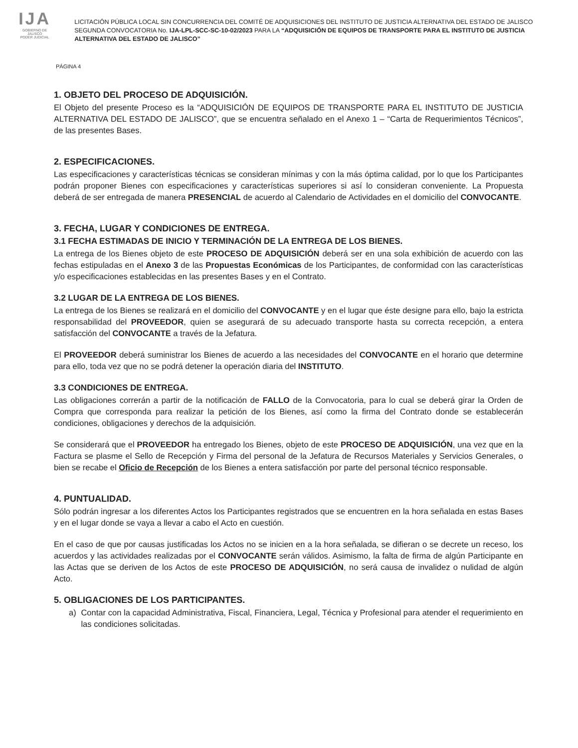IJA
GOBIERNO DE JALISCO
PODER JUDICIAL
LICITACIÓN PÚBLICA LOCAL SIN CONCURRENCIA DEL COMITÉ DE ADQUISICIONES DEL INSTITUTO DE JUSTICIA ALTERNATIVA DEL ESTADO DE JALISCO SEGUNDA CONVOCATORIA No. IJA-LPL-SCC-SC-10-02/2023 PARA LA “ADQUISICIÓN DE EQUIPOS DE TRANSPORTE PARA EL INSTITUTO DE JUSTICIA ALTERNATIVA DEL ESTADO DE JALISCO”
PÁGINA 4
1. OBJETO DEL PROCESO DE ADQUISICIÓN.
El Objeto del presente Proceso es la “ADQUISICIÓN DE EQUIPOS DE TRANSPORTE PARA EL INSTITUTO DE JUSTICIA ALTERNATIVA DEL ESTADO DE JALISCO”, que se encuentra señalado en el Anexo 1 – “Carta de Requerimientos Técnicos”, de las presentes Bases.
2. ESPECIFICACIONES.
Las especificaciones y características técnicas se consideran mínimas y con la más óptima calidad, por lo que los Participantes podrán proponer Bienes con especificaciones y características superiores si así lo consideran conveniente. La Propuesta deberá de ser entregada de manera PRESENCIAL de acuerdo al Calendario de Actividades en el domicilio del CONVOCANTE.
3. FECHA, LUGAR Y CONDICIONES DE ENTREGA.
3.1 FECHA ESTIMADAS DE INICIO Y TERMINACIÓN DE LA ENTREGA DE LOS BIENES.
La entrega de los Bienes objeto de este PROCESO DE ADQUISICIÓN deberá ser en una sola exhibición de acuerdo con las fechas estipuladas en el Anexo 3 de las Propuestas Económicas de los Participantes, de conformidad con las características y/o especificaciones establecidas en las presentes Bases y en el Contrato.
3.2 LUGAR DE LA ENTREGA DE LOS BIENES.
La entrega de los Bienes se realizará en el domicilio del CONVOCANTE y en el lugar que éste designe para ello, bajo la estricta responsabilidad del PROVEEDOR, quien se asegurará de su adecuado transporte hasta su correcta recepción, a entera satisfacción del CONVOCANTE a través de la Jefatura.
El PROVEEDOR deberá suministrar los Bienes de acuerdo a las necesidades del CONVOCANTE en el horario que determine para ello, toda vez que no se podrá detener la operación diaria del INSTITUTO.
3.3 CONDICIONES DE ENTREGA.
Las obligaciones correrán a partir de la notificación de FALLO de la Convocatoria, para lo cual se deberá girar la Orden de Compra que corresponda para realizar la petición de los Bienes, así como la firma del Contrato donde se establecerán condiciones, obligaciones y derechos de la adquisición.
Se considerará que el PROVEEDOR ha entregado los Bienes, objeto de este PROCESO DE ADQUISICIÓN, una vez que en la Factura se plasme el Sello de Recepción y Firma del personal de la Jefatura de Recursos Materiales y Servicios Generales, o bien se recabe el Oficio de Recepción de los Bienes a entera satisfacción por parte del personal técnico responsable.
4. PUNTUALIDAD.
Sólo podrán ingresar a los diferentes Actos los Participantes registrados que se encuentren en la hora señalada en estas Bases y en el lugar donde se vaya a llevar a cabo el Acto en cuestión.
En el caso de que por causas justificadas los Actos no se inicien en a la hora señalada, se difieran o se decrete un receso, los acuerdos y las actividades realizadas por el CONVOCANTE serán válidos. Asimismo, la falta de firma de algún Participante en las Actas que se deriven de los Actos de este PROCESO DE ADQUISICIÓN, no será causa de invalidez o nulidad de algún Acto.
5. OBLIGACIONES DE LOS PARTICIPANTES.
a) Contar con la capacidad Administrativa, Fiscal, Financiera, Legal, Técnica y Profesional para atender el requerimiento en las condiciones solicitadas.